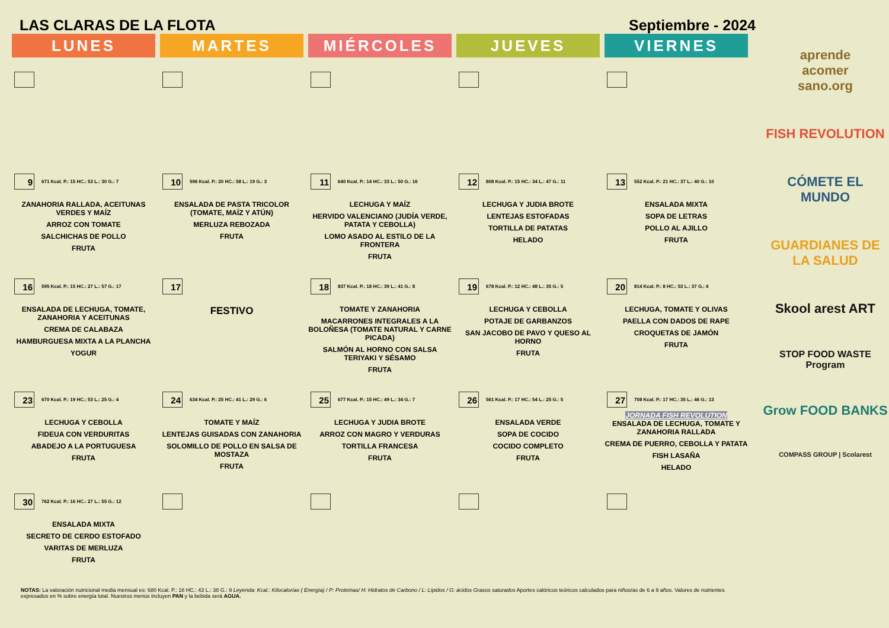LAS CLARAS DE LA FLOTA Septiembre - 2024
| LUNES | MARTES | MIÉRCOLES | JUEVES | VIERNES |
| --- | --- | --- | --- | --- |
| 9 671 Kcal. P.: 15 HC.: 53 L.: 30 G.: 7 ZANAHORIA RALLADA, ACEITUNAS VERDES Y MAÍZ ARROZ CON TOMATE SALCHICHAS DE POLLO FRUTA | 10 596 Kcal. P.: 20 HC.: 58 L.: 19 G.: 3 ENSALADA DE PASTA TRICOLOR (TOMATE, MAÍZ Y ATÚN) MERLUZA REBOZADA FRUTA | 11 640 Kcal. P.: 14 HC.: 33 L.: 50 G.: 16 LECHUGA Y MAÍZ HERVIDO VALENCIANO (JUDÍA VERDE, PATATA Y CEBOLLA) LOMO ASADO AL ESTILO DE LA FRONTERA FRUTA | 12 808 Kcal. P.: 15 HC.: 34 L.: 47 G.: 11 LECHUGA Y JUDIA BROTE LENTEJAS ESTOFADAS TORTILLA DE PATATAS HELADO | 13 552 Kcal. P.: 21 HC.: 37 L.: 40 G.: 10 ENSALADA MIXTA SOPA DE LETRAS POLLO AL AJILLO FRUTA |
| 16 595 Kcal. P.: 15 HC.: 27 L.: 57 G.: 17 ENSALADA DE LECHUGA, TOMATE, ZANAHORIA Y ACEITUNAS CREMA DE CALABAZA HAMBURGUESA MIXTA A LA PLANCHA YOGUR | 17 FESTIVO | 18 837 Kcal. P.: 18 HC.: 39 L.: 41 G.: 8 TOMATE Y ZANAHORIA MACARRONES INTEGRALES A LA BOLOÑESA (TOMATE NATURAL Y CARNE PICADA) SALMÓN AL HORNO CON SALSA TERIYAKI Y SÉSAMO FRUTA | 19 678 Kcal. P.: 12 HC.: 48 L.: 35 G.: 5 LECHUGA Y CEBOLLA POTAJE DE GARBANZOS SAN JACOBO DE PAVO Y QUESO AL HORNO FRUTA | 20 814 Kcal. P.: 8 HC.: 53 L.: 37 G.: 6 LECHUGA, TOMATE Y OLIVAS PAELLA CON DADOS DE RAPE CROQUETAS DE JAMÓN FRUTA |
| 23 670 Kcal. P.: 19 HC.: 53 L.: 25 G.: 4 LECHUGA Y CEBOLLA FIDEUA CON VERDURITAS ABADEJO A LA PORTUGUESA FRUTA | 24 634 Kcal. P.: 25 HC.: 41 L.: 29 G.: 6 TOMATE Y MAÍZ LENTEJAS GUISADAS CON ZANAHORIA SOLOMILLO DE POLLO EN SALSA DE MOSTAZA FRUTA | 25 677 Kcal. P.: 15 HC.: 49 L.: 34 G.: 7 LECHUGA Y JUDIA BROTE ARROZ CON MAGRO Y VERDURAS TORTILLA FRANCESA FRUTA | 26 561 Kcal. P.: 17 HC.: 54 L.: 25 G.: 5 ENSALADA VERDE SOPA DE COCIDO COCIDO COMPLETO FRUTA | 27 708 Kcal. P.: 17 HC.: 35 L.: 46 G.: 13 JORNADA FISH REVOLUTION ENSALADA DE LECHUGA, TOMATE Y ZANAHORIA RALLADA CREMA DE PUERRO, CEBOLLA Y PATATA FISH LASAÑA HELADO |
| 30 762 Kcal. P.: 16 HC.: 27 L.: 55 G.: 12 ENSALADA MIXTA SECRETO DE CERDO ESTOFADO VARITAS DE MERLUZA FRUTA | | | | |
NOTAS: La valoración nutricional media mensual es: 680 Kcal. P.: 16 HC.: 43 L.: 38 G.: 9 Leyenda: Kcal.: Kilocalorías ( Energía) / P: Proteínas/ H: Hidratos de Carbono / L: Lípidos / G: ácidos Grasos saturados Aportes calóricos teóricos calculados para niños/as de 6 a 9 años. Valores de nutrientes expresados en % sobre energía total. Nuestros menús incluyen PAN y la bebida será AGUA.
aprende
acomer
sano.org
FISH REVOLUTION
CÓMETE EL MUNDO
GUARDIANES DE LA SALUD
Skool arest ART
STOP FOOD WASTE Program
Grow FOOD BANKS
COMPASS GROUP | Scolarest